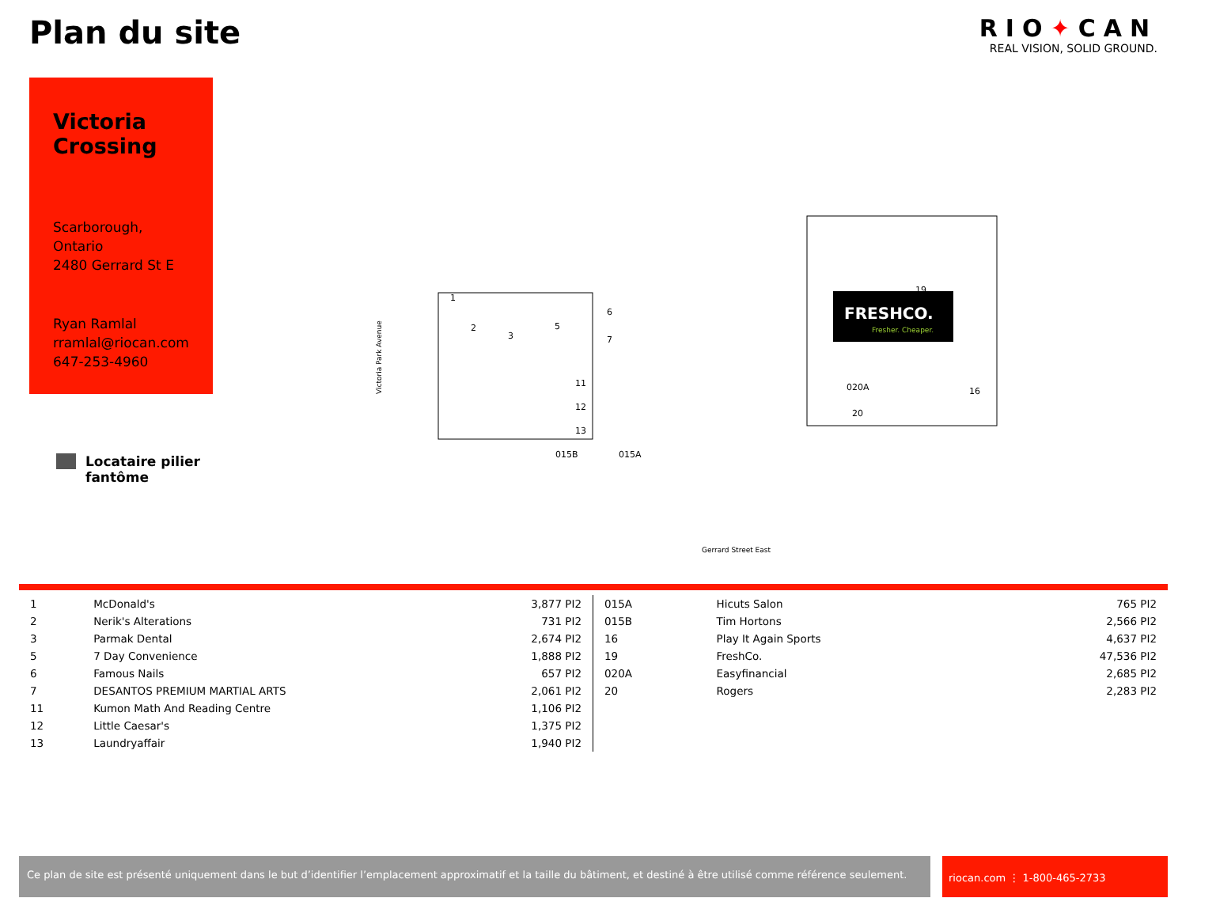Plan du site
RIO✦CAN
REAL VISION, SOLID GROUND.
Victoria Crossing
Scarborough,
Ontario
2480 Gerrard St E
Ryan Ramlal
rramlal@riocan.com
647-253-4960
Locataire pilier
fantôme
FRESHCO.
Fresher. Cheaper.
19
020A
20
16
1
2
3
5
6
7
11
12
13
015B
015A
Gerrard Street East
Victoria Park Avenue
| 1 | McDonald's | 3,877 PI2 |
| 2 | Nerik's Alterations | 731 PI2 |
| 3 | Parmak Dental | 2,674 PI2 |
| 5 | 7 Day Convenience | 1,888 PI2 |
| 6 | Famous Nails | 657 PI2 |
| 7 | DESANTOS PREMIUM MARTIAL ARTS | 2,061 PI2 |
| 11 | Kumon Math And Reading Centre | 1,106 PI2 |
| 12 | Little Caesar's | 1,375 PI2 |
| 13 | Laundryaffair | 1,940 PI2 |
| 015A | Hicuts Salon | 765 PI2 |
| 015B | Tim Hortons | 2,566 PI2 |
| 16 | Play It Again Sports | 4,637 PI2 |
| 19 | FreshCo. | 47,536 PI2 |
| 020A | Easyfinancial | 2,685 PI2 |
| 20 | Rogers | 2,283 PI2 |
Ce plan de site est présenté uniquement dans le but d’identifier l’emplacement approximatif et la taille du bâtiment, et destiné à être utilisé comme référence seulement.
riocan.com ⋮ 1-800-465-2733